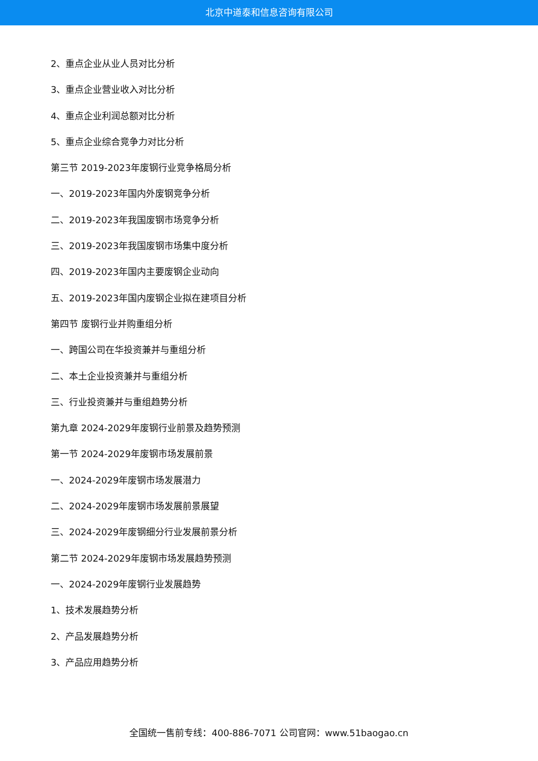北京中道泰和信息咨询有限公司
2、重点企业从业人员对比分析
3、重点企业营业收入对比分析
4、重点企业利润总额对比分析
5、重点企业综合竞争力对比分析
第三节 2019-2023年废钢行业竞争格局分析
一、2019-2023年国内外废钢竞争分析
二、2019-2023年我国废钢市场竞争分析
三、2019-2023年我国废钢市场集中度分析
四、2019-2023年国内主要废钢企业动向
五、2019-2023年国内废钢企业拟在建项目分析
第四节 废钢行业并购重组分析
一、跨国公司在华投资兼并与重组分析
二、本土企业投资兼并与重组分析
三、行业投资兼并与重组趋势分析
第九章 2024-2029年废钢行业前景及趋势预测
第一节 2024-2029年废钢市场发展前景
一、2024-2029年废钢市场发展潜力
二、2024-2029年废钢市场发展前景展望
三、2024-2029年废钢细分行业发展前景分析
第二节 2024-2029年废钢市场发展趋势预测
一、2024-2029年废钢行业发展趋势
1、技术发展趋势分析
2、产品发展趋势分析
3、产品应用趋势分析
全国统一售前专线：400-886-7071 公司官网：www.51baogao.cn